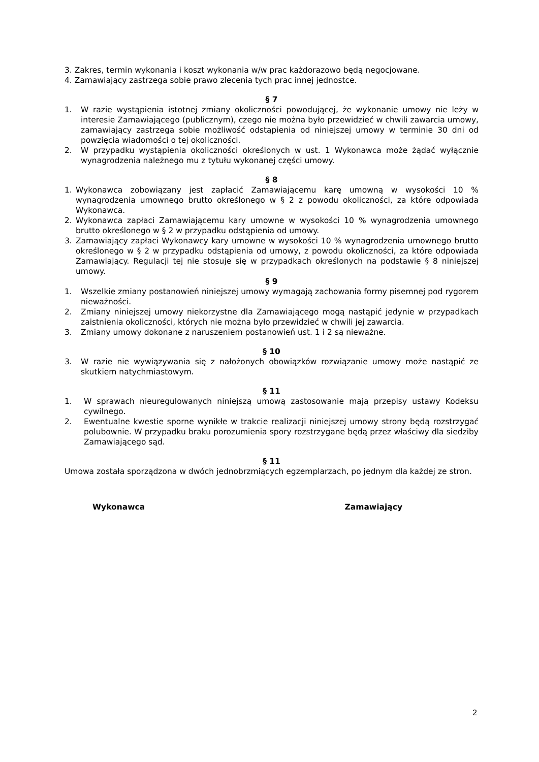3. Zakres, termin wykonania i koszt wykonania w/w prac każdorazowo będą negocjowane.
4. Zamawiający zastrzega sobie prawo zlecenia tych prac innej jednostce.
§ 7
1. W razie wystąpienia istotnej zmiany okoliczności powodującej, że wykonanie umowy nie leży w interesie Zamawiającego (publicznym), czego nie można było przewidzieć w chwili zawarcia umowy, zamawiający zastrzega sobie możliwość odstąpienia od niniejszej umowy w terminie 30 dni od powzięcia wiadomości o tej okoliczności.
2. W przypadku wystąpienia okoliczności określonych w ust. 1 Wykonawca może żądać wyłącznie wynagrodzenia należnego mu z tytułu wykonanej części umowy.
§ 8
1. Wykonawca zobowiązany jest zapłacić Zamawiającemu karę umowną w wysokości 10 % wynagrodzenia umownego brutto określonego w § 2 z powodu okoliczności, za które odpowiada Wykonawca.
2. Wykonawca zapłaci Zamawiającemu kary umowne w wysokości 10 % wynagrodzenia umownego brutto określonego w § 2 w przypadku odstąpienia od umowy.
3. Zamawiający zapłaci Wykonawcy kary umowne w wysokości 10 % wynagrodzenia umownego brutto określonego w § 2 w przypadku odstąpienia od umowy, z powodu okoliczności, za które odpowiada Zamawiający. Regulacji tej nie stosuje się w przypadkach określonych na podstawie § 8 niniejszej umowy.
§ 9
1. Wszelkie zmiany postanowień niniejszej umowy wymagają zachowania formy pisemnej pod rygorem nieważności.
2. Zmiany niniejszej umowy niekorzystne dla Zamawiającego mogą nastąpić jedynie w przypadkach zaistnienia okoliczności, których nie można było przewidzieć w chwili jej zawarcia.
3. Zmiany umowy dokonane z naruszeniem postanowień ust. 1 i 2 są nieważne.
§ 10
3. W razie nie wywiązywania się z nałożonych obowiązków rozwiązanie umowy może nastąpić ze skutkiem natychmiastowym.
§ 11
1. W sprawach nieuregulowanych niniejszą umową zastosowanie mają przepisy ustawy Kodeksu cywilnego.
2. Ewentualne kwestie sporne wynikłe w trakcie realizacji niniejszej umowy strony będą rozstrzygać polubownie. W przypadku braku porozumienia spory rozstrzygane będą przez właściwy dla siedziby Zamawiającego sąd.
§ 11
Umowa została sporządzona w dwóch jednobrzmiących egzemplarzach, po jednym dla każdej ze stron.
Wykonawca Zamawiający
2